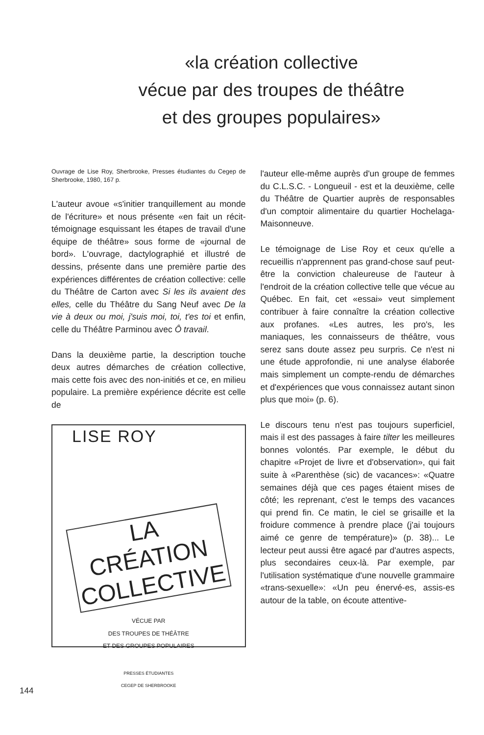«la création collective
vécue par des troupes de théâtre
et des groupes populaires»
Ouvrage de Lise Roy, Sherbrooke, Presses étudiantes du Cegep de Sherbrooke, 1980, 167 p.
L'auteur avoue «s'initier tranquillement au monde de l'écriture» et nous présente «en fait un récit-témoignage esquissant les étapes de travail d'une équipe de théâtre» sous forme de «journal de bord». L'ouvrage, dactylographié et illustré de dessins, présente dans une première partie des expériences différentes de création collective: celle du Théâtre de Carton avec Si les ils avaient des elles, celle du Théâtre du Sang Neuf avec De la vie à deux ou moi, j'suis moi, toi, t'es toi et enfin, celle du Théâtre Parminou avec Ô travail.
Dans la deuxième partie, la description touche deux autres démarches de création collective, mais cette fois avec des non-initiés et ce, en milieu populaire. La première expérience décrite est celle de
LISE ROY
LA CRÉATION COLLECTIVE
VÉCUE PAR
DES TROUPES DE THÉÂTRE
ET DES GROUPES POPULAIRES
PRESSES ÉTUDIANTES
CEGEP DE SHERBROOKE
l'auteur elle-même auprès d'un groupe de femmes du C.L.S.C. - Longueuil - est et la deuxième, celle du Théâtre de Quartier auprès de responsables d'un comptoir alimentaire du quartier Hochelaga-Maisonneuve.
Le témoignage de Lise Roy et ceux qu'elle a recueillis n'apprennent pas grand-chose sauf peut-être la conviction chaleureuse de l'auteur à l'endroit de la création collective telle que vécue au Québec. En fait, cet «essai» veut simplement contribuer à faire connaître la création collective aux profanes. «Les autres, les pro's, les maniaques, les connaisseurs de théâtre, vous serez sans doute assez peu surpris. Ce n'est ni une étude approfondie, ni une analyse élaborée mais simplement un compte-rendu de démarches et d'expériences que vous connaissez autant sinon plus que moi» (p. 6).
Le discours tenu n'est pas toujours superficiel, mais il est des passages à faire tilter les meilleures bonnes volontés. Par exemple, le début du chapitre «Projet de livre et d'observation», qui fait suite à «Parenthèse (sic) de vacances»: «Quatre semaines déjà que ces pages étaient mises de côté; les reprenant, c'est le temps des vacances qui prend fin. Ce matin, le ciel se grisaille et la froidure commence à prendre place (j'ai toujours aimé ce genre de température)» (p. 38)... Le lecteur peut aussi être agacé par d'autres aspects, plus secondaires ceux-là. Par exemple, par l'utilisation systématique d'une nouvelle grammaire «trans-sexuelle»: «Un peu énervé-es, assis-es autour de la table, on écoute attentive-
144